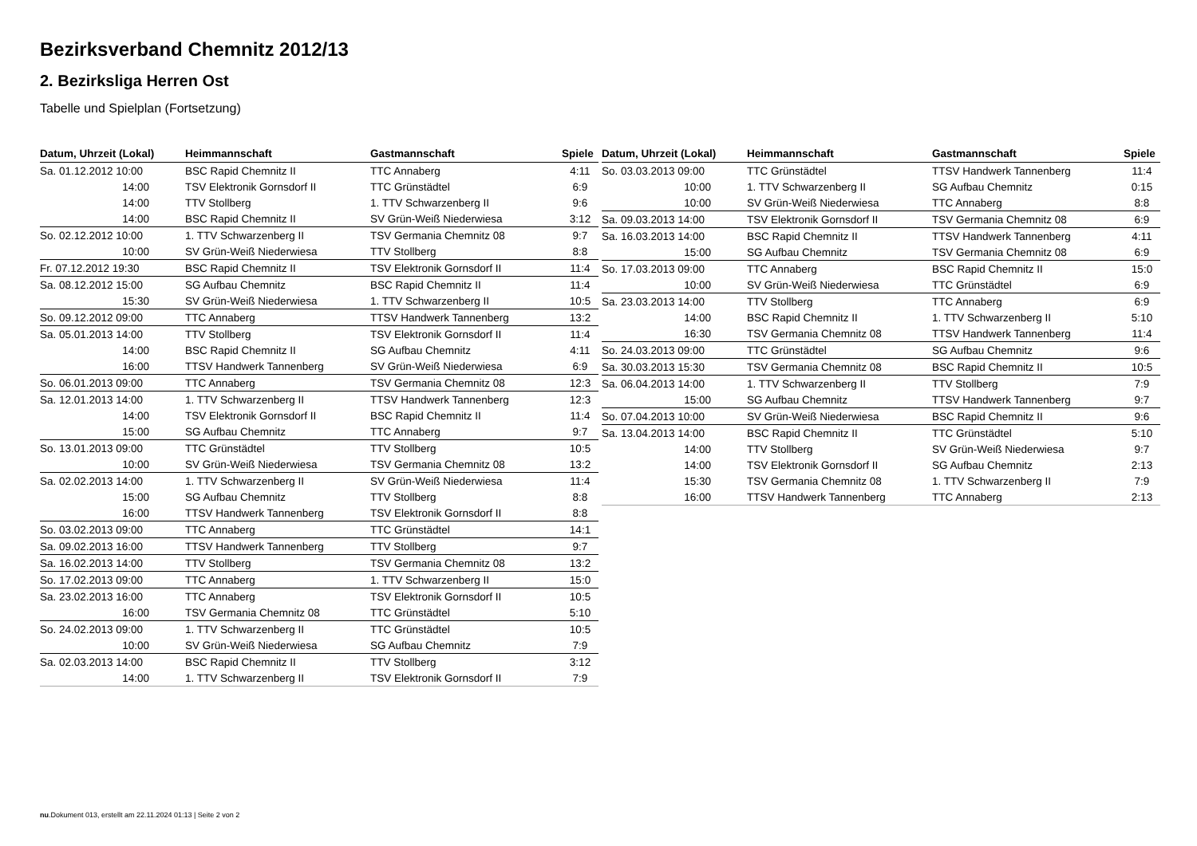Bezirksverband Chemnitz 2012/13
2. Bezirksliga Herren Ost
Tabelle und Spielplan (Fortsetzung)
| Datum, Uhrzeit (Lokal) | Heimmannschaft | Gastmannschaft | Spiele |
| --- | --- | --- | --- |
| Sa. 01.12.2012 10:00 | BSC Rapid Chemnitz II | TTC Annaberg | 4:11 |
| 14:00 | TSV Elektronik Gornsdorf II | TTC Grünstädtel | 6:9 |
| 14:00 | TTV Stollberg | 1. TTV Schwarzenberg II | 9:6 |
| 14:00 | BSC Rapid Chemnitz II | SV Grün-Weiß Niederwiesa | 3:12 |
| So. 02.12.2012 10:00 | 1. TTV Schwarzenberg II | TSV Germania Chemnitz 08 | 9:7 |
| 10:00 | SV Grün-Weiß Niederwiesa | TTV Stollberg | 8:8 |
| Fr. 07.12.2012 19:30 | BSC Rapid Chemnitz II | TSV Elektronik Gornsdorf II | 11:4 |
| Sa. 08.12.2012 15:00 | SG Aufbau Chemnitz | BSC Rapid Chemnitz II | 11:4 |
| 15:30 | SV Grün-Weiß Niederwiesa | 1. TTV Schwarzenberg II | 10:5 |
| So. 09.12.2012 09:00 | TTC Annaberg | TTSV Handwerk Tannenberg | 13:2 |
| Sa. 05.01.2013 14:00 | TTV Stollberg | TSV Elektronik Gornsdorf II | 11:4 |
| 14:00 | BSC Rapid Chemnitz II | SG Aufbau Chemnitz | 4:11 |
| 16:00 | TTSV Handwerk Tannenberg | SV Grün-Weiß Niederwiesa | 6:9 |
| So. 06.01.2013 09:00 | TTC Annaberg | TSV Germania Chemnitz 08 | 12:3 |
| Sa. 12.01.2013 14:00 | 1. TTV Schwarzenberg II | TTSV Handwerk Tannenberg | 12:3 |
| 14:00 | TSV Elektronik Gornsdorf II | BSC Rapid Chemnitz II | 11:4 |
| 15:00 | SG Aufbau Chemnitz | TTC Annaberg | 9:7 |
| So. 13.01.2013 09:00 | TTC Grünstädtel | TTV Stollberg | 10:5 |
| 10:00 | SV Grün-Weiß Niederwiesa | TSV Germania Chemnitz 08 | 13:2 |
| Sa. 02.02.2013 14:00 | 1. TTV Schwarzenberg II | SV Grün-Weiß Niederwiesa | 11:4 |
| 15:00 | SG Aufbau Chemnitz | TTV Stollberg | 8:8 |
| 16:00 | TTSV Handwerk Tannenberg | TSV Elektronik Gornsdorf II | 8:8 |
| So. 03.02.2013 09:00 | TTC Annaberg | TTC Grünstädtel | 14:1 |
| Sa. 09.02.2013 16:00 | TTSV Handwerk Tannenberg | TTV Stollberg | 9:7 |
| Sa. 16.02.2013 14:00 | TTV Stollberg | TSV Germania Chemnitz 08 | 13:2 |
| So. 17.02.2013 09:00 | TTC Annaberg | 1. TTV Schwarzenberg II | 15:0 |
| Sa. 23.02.2013 16:00 | TTC Annaberg | TSV Elektronik Gornsdorf II | 10:5 |
| 16:00 | TSV Germania Chemnitz 08 | TTC Grünstädtel | 5:10 |
| So. 24.02.2013 09:00 | 1. TTV Schwarzenberg II | TTC Grünstädtel | 10:5 |
| 10:00 | SV Grün-Weiß Niederwiesa | SG Aufbau Chemnitz | 7:9 |
| Sa. 02.03.2013 14:00 | BSC Rapid Chemnitz II | TTV Stollberg | 3:12 |
| 14:00 | 1. TTV Schwarzenberg II | TSV Elektronik Gornsdorf II | 7:9 |
| Datum, Uhrzeit (Lokal) | Heimmannschaft | Gastmannschaft | Spiele |
| --- | --- | --- | --- |
| So. 03.03.2013 09:00 | TTC Grünstädtel | TTSV Handwerk Tannenberg | 11:4 |
| 10:00 | 1. TTV Schwarzenberg II | SG Aufbau Chemnitz | 0:15 |
| 10:00 | SV Grün-Weiß Niederwiesa | TTC Annaberg | 8:8 |
| Sa. 09.03.2013 14:00 | TSV Elektronik Gornsdorf II | TSV Germania Chemnitz 08 | 6:9 |
| Sa. 16.03.2013 14:00 | BSC Rapid Chemnitz II | TTSV Handwerk Tannenberg | 4:11 |
| 15:00 | SG Aufbau Chemnitz | TSV Germania Chemnitz 08 | 6:9 |
| So. 17.03.2013 09:00 | TTC Annaberg | BSC Rapid Chemnitz II | 15:0 |
| 10:00 | SV Grün-Weiß Niederwiesa | TTC Grünstädtel | 6:9 |
| Sa. 23.03.2013 14:00 | TTV Stollberg | TTC Annaberg | 6:9 |
| 14:00 | BSC Rapid Chemnitz II | 1. TTV Schwarzenberg II | 5:10 |
| 16:30 | TSV Germania Chemnitz 08 | TTSV Handwerk Tannenberg | 11:4 |
| So. 24.03.2013 09:00 | TTC Grünstädtel | SG Aufbau Chemnitz | 9:6 |
| Sa. 30.03.2013 15:30 | TSV Germania Chemnitz 08 | BSC Rapid Chemnitz II | 10:5 |
| Sa. 06.04.2013 14:00 | 1. TTV Schwarzenberg II | TTV Stollberg | 7:9 |
| 15:00 | SG Aufbau Chemnitz | TTSV Handwerk Tannenberg | 9:7 |
| So. 07.04.2013 10:00 | SV Grün-Weiß Niederwiesa | BSC Rapid Chemnitz II | 9:6 |
| Sa. 13.04.2013 14:00 | BSC Rapid Chemnitz II | TTC Grünstädtel | 5:10 |
| 14:00 | TTV Stollberg | SV Grün-Weiß Niederwiesa | 9:7 |
| 14:00 | TSV Elektronik Gornsdorf II | SG Aufbau Chemnitz | 2:13 |
| 15:30 | TSV Germania Chemnitz 08 | 1. TTV Schwarzenberg II | 7:9 |
| 16:00 | TTSV Handwerk Tannenberg | TTC Annaberg | 2:13 |
nu.Dokument 013, erstellt am 22.11.2024 01:13 | Seite 2 von 2